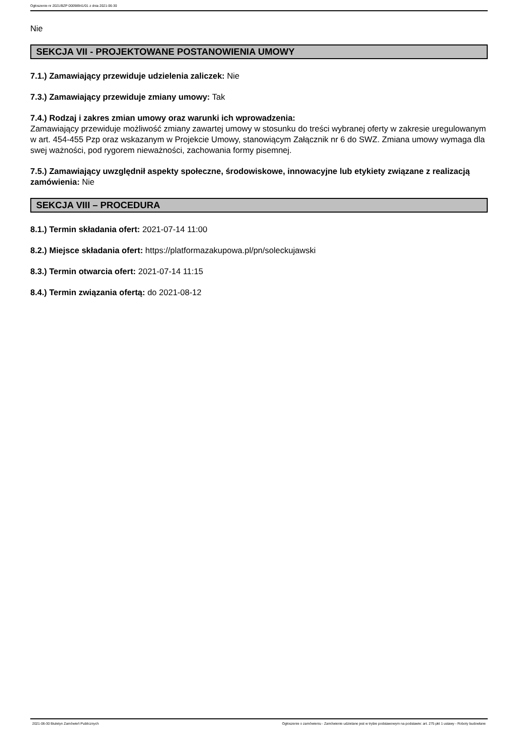Ogłoszenie nr 2021/BZP 00098941/01 z dnia 2021-06-30
Nie
SEKCJA VII - PROJEKTOWANE POSTANOWIENIA UMOWY
7.1.) Zamawiający przewiduje udzielenia zaliczek: Nie
7.3.) Zamawiający przewiduje zmiany umowy: Tak
7.4.) Rodzaj i zakres zmian umowy oraz warunki ich wprowadzenia:
Zamawiający przewiduje możliwość zmiany zawartej umowy w stosunku do treści wybranej oferty w zakresie uregulowanym w art. 454-455 Pzp oraz wskazanym w Projekcie Umowy, stanowiącym Załącznik nr 6 do SWZ. Zmiana umowy wymaga dla swej ważności, pod rygorem nieważności, zachowania formy pisemnej.
7.5.) Zamawiający uwzględnił aspekty społeczne, środowiskowe, innowacyjne lub etykiety związane z realizacją zamówienia: Nie
SEKCJA VIII – PROCEDURA
8.1.) Termin składania ofert: 2021-07-14 11:00
8.2.) Miejsce składania ofert: https://platformazakupowa.pl/pn/soleckujawski
8.3.) Termin otwarcia ofert: 2021-07-14 11:15
8.4.) Termin związania ofertą: do 2021-08-12
2021-06-30 Biuletyn Zamówień Publicznych Ogłoszenie o zamówieniu - Zamówienie udzielane jest w trybie podstawowym na podstawie: art. 275 pkt 1 ustawy - Roboty budowlane